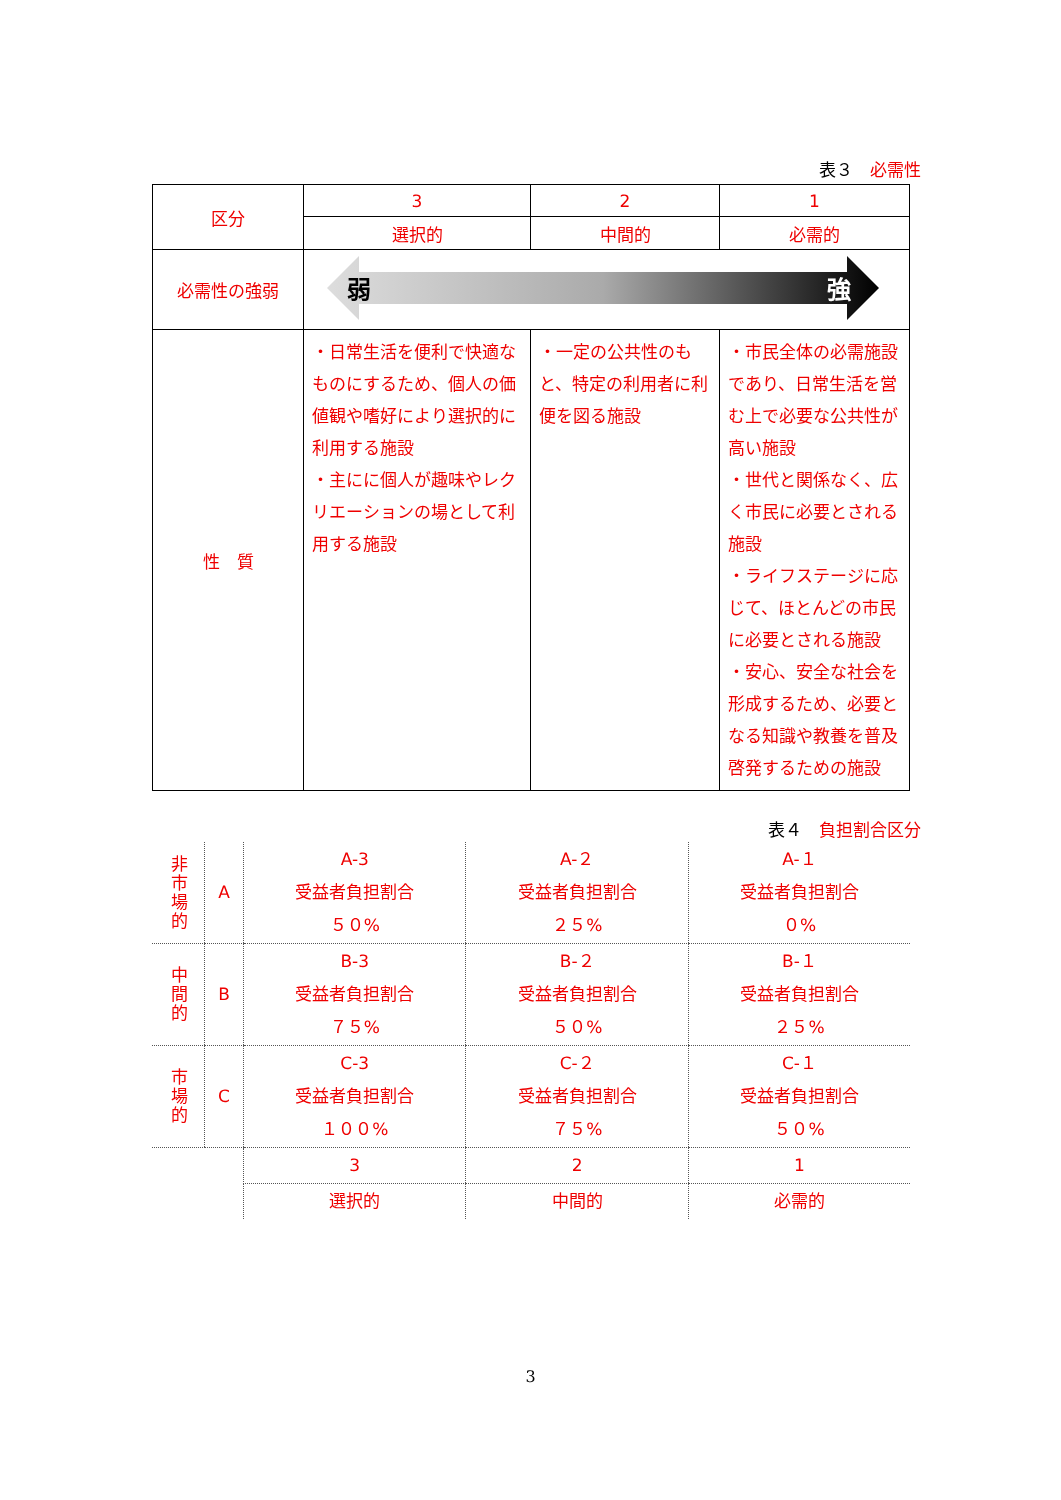表３　必需性
| 区分 | 3 | 2 | 1 |
| | 選択的 | 中間的 | 必需的 |
| 必需性の強弱 | 弱 強 | | |
| 性 質 | ・日常生活を便利で快適なものにするため、個人の価値観や嗜好により選択的に利用する施設 ・主にに個人が趣味やレクリエーションの場として利用する施設 | ・一定の公共性のもと、特定の利用者に利便を図る施設 | ・市民全体の必需施設であり、日常生活を営む上で必要な公共性が高い施設 ・世代と関係なく、広く市民に必要とされる施設 ・ライフステージに応じて、ほとんどの市民に必要とされる施設 ・安心、安全な社会を形成するため、必要となる知識や教養を普及啓発するための施設 |
表４　負担割合区分
| 非市場的 | A | A-3 受益者負担割合 ５０% | A-２ 受益者負担割合 ２５% | A-１ 受益者負担割合 ０% |
| 中間的 | B | B-3 受益者負担割合 ７５% | B-２ 受益者負担割合 ５０% | B-１ 受益者負担割合 ２５% |
| 市場的 | C | C-3 受益者負担割合 １００% | C-２ 受益者負担割合 ７５% | C-１ 受益者負担割合 ５０% |
| | | 3 | 2 | 1 |
| | | 選択的 | 中間的 | 必需的 |
3